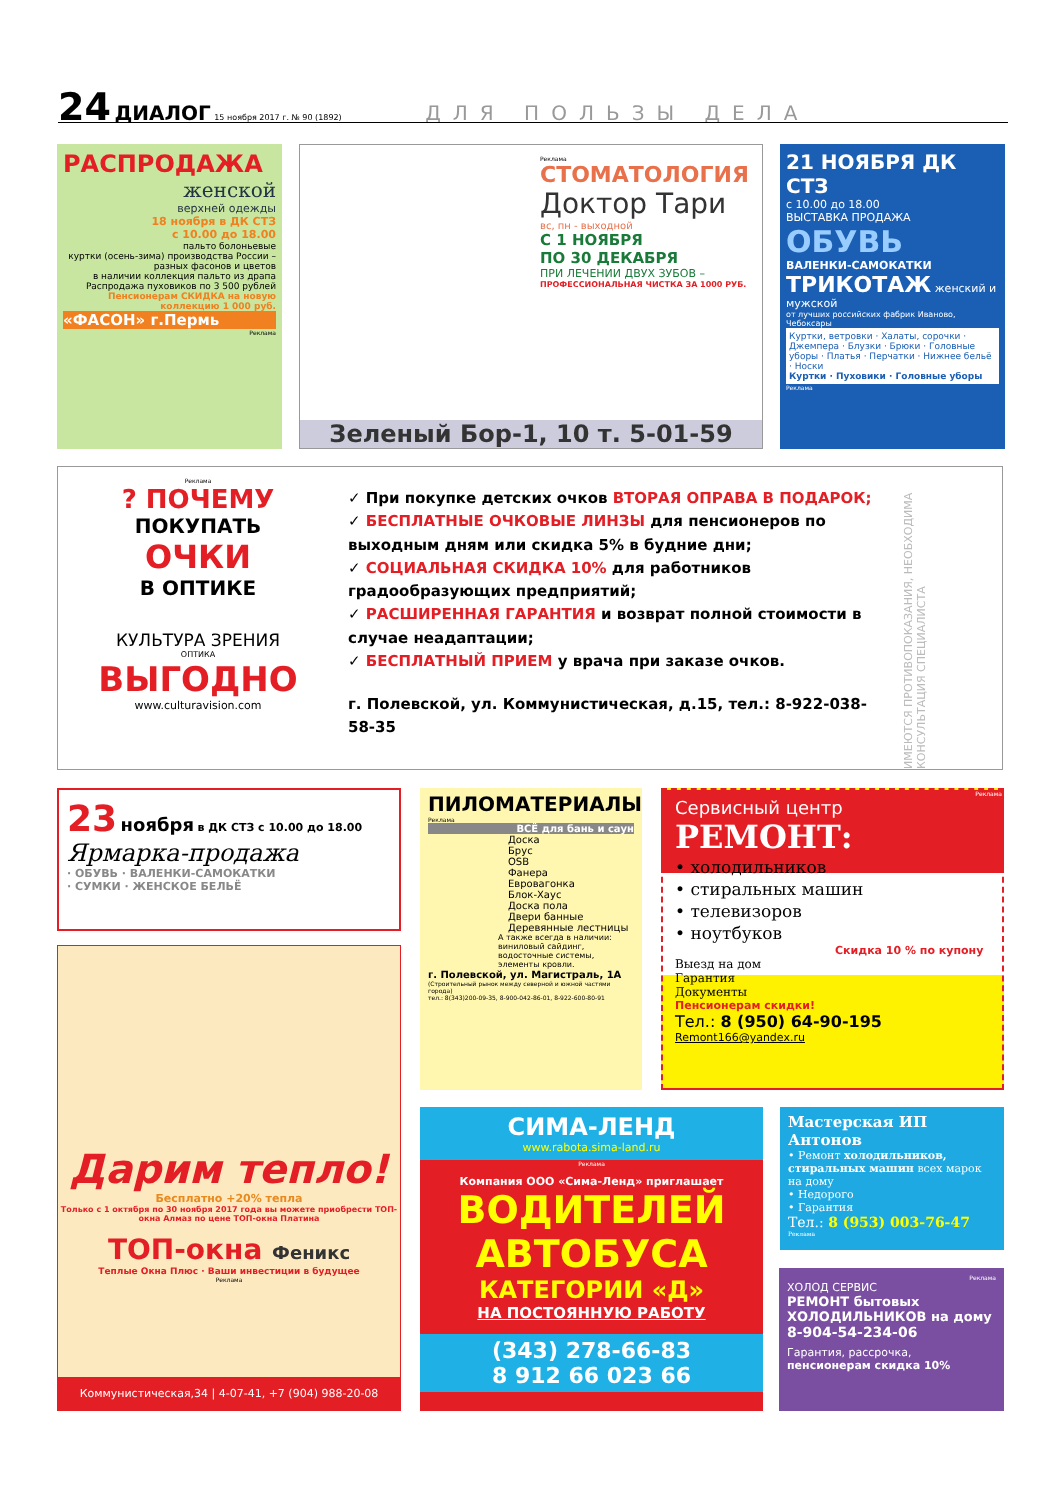24 ДИАЛОГ 15 ноября 2017 г. № 90 (1892) ДЛЯ ПОЛЬЗЫ ДЕЛА
РАСПРОДАЖА
женской
верхней одежды
18 ноября в ДК СТЗ
с 10.00 до 18.00
пальто болоньевые
куртки (осень-зима) производства России – разных фасонов и цветов
в наличии коллекция пальто из драпа
Распродажа пуховиков по 3 500 рублей
Пенсионерам СКИДКА на новую коллекцию 1 000 руб.
«ФАСОН» г.Пермь
Реклама
Реклама
СТОМАТОЛОГИЯ
Доктор Тари
вс, пн - выходной
С 1 НОЯБРЯ
ПО 30 ДЕКАБРЯ
ПРИ ЛЕЧЕНИИ ДВУХ ЗУБОВ –
ПРОФЕССИОНАЛЬНАЯ ЧИСТКА ЗА 1000 РУБ.
Зеленый Бор-1, 10 т. 5-01-59
21 НОЯБРЯ ДК СТЗ
с 10.00 до 18.00
ВЫСТАВКА ПРОДАЖА ОБУВЬ
ВАЛЕНКИ-САМОКАТКИ
ТРИКОТАЖ женский и мужской
от лучших российских фабрик Иваново, Чебоксары
Куртки, ветровки · Халаты, сорочки · Джемпера · Блузки · Брюки · Головные уборы · Платья · Перчатки · Нижнее бельё · Носки
Куртки · Пуховики · Головные уборы
Реклама
Реклама
? ПОЧЕМУ
ПОКУПАТЬ
ОЧКИ
В ОПТИКЕ
КУЛЬТУРА ЗРЕНИЯ
ОПТИКА
ВЫГОДНО
www.culturavision.com
✓ При покупке детских очков ВТОРАЯ ОПРАВА В ПОДАРОК;
✓ БЕСПЛАТНЫЕ ОЧКОВЫЕ ЛИНЗЫ для пенсионеров по выходным дням или скидка 5% в будние дни;
✓ СОЦИАЛЬНАЯ СКИДКА 10% для работников градообразующих предприятий;
✓ РАСШИРЕННАЯ ГАРАНТИЯ и возврат полной стоимости в случае неадаптации;
✓ БЕСПЛАТНЫЙ ПРИЕМ у врача при заказе очков.
г. Полевской, ул. Коммунистическая, д.15, тел.: 8-922-038-58-35
ИМЕЮТСЯ ПРОТИВОПОКАЗАНИЯ, НЕОБХОДИМА КОНСУЛЬТАЦИЯ СПЕЦИАЛИСТА
23 ноября в ДК СТЗ с 10.00 до 18.00
Ярмарка-продажа
· ОБУВЬ · ВАЛЕНКИ-САМОКАТКИ
· СУМКИ · ЖЕНСКОЕ БЕЛЬЁ
Дарим тепло!
Бесплатно +20% тепла
Только с 1 октября по 30 ноября 2017 года вы можете приобрести ТОП-окна Алмаз по цене ТОП-окна Платина
ТОП-окна Феникс
Теплые Окна Плюс · Ваши инвестиции в будущее
Реклама
Коммунистическая,34 | 4-07-41, +7 (904) 988-20-08
ПИЛОМАТЕРИАЛЫ
Реклама
ВСЁ для бань и саун
Доска
Брус
OSB
Фанера
Евровагонка
Блок-Хаус
Доска пола
Двери банные
Деревянные лестницы
А также всегда в наличии: виниловый сайдинг, водосточные системы, элементы кровли.
г. Полевской, ул. Магистраль, 1А
(Строительный рынок между северной и южной частями города)
тел.: 8(343)200-09-35, 8-900-042-86-01, 8-922-600-80-91
Реклама
Сервисный центр
РЕМОНТ:
• холодильников
• стиральных машин
• телевизоров
• ноутбуков
Скидка 10 % по купону
Выезд на дом
Гарантия
Документы
Пенсионерам скидки!
Тел.: 8 (950) 64-90-195
Remont166@yandex.ru
СИМА-ЛЕНД
www.rabota.sima-land.ru
Реклама
Компания ООО «Сима-Ленд» приглашает
ВОДИТЕЛЕЙ
АВТОБУСА
КАТЕГОРИИ «Д»
НА ПОСТОЯННУЮ РАБОТУ
(343) 278-66-83
8 912 66 023 66
Мастерская ИП Антонов
• Ремонт холодильников, стиральных машин всех марок на дому
• Недорого
• Гарантия
Тел.: 8 (953) 003-76-47
Реклама
Реклама
ХОЛОД СЕРВИС
РЕМОНТ бытовых ХОЛОДИЛЬНИКОВ на дому
8-904-54-234-06
Гарантия, рассрочка,
пенсионерам скидка 10%